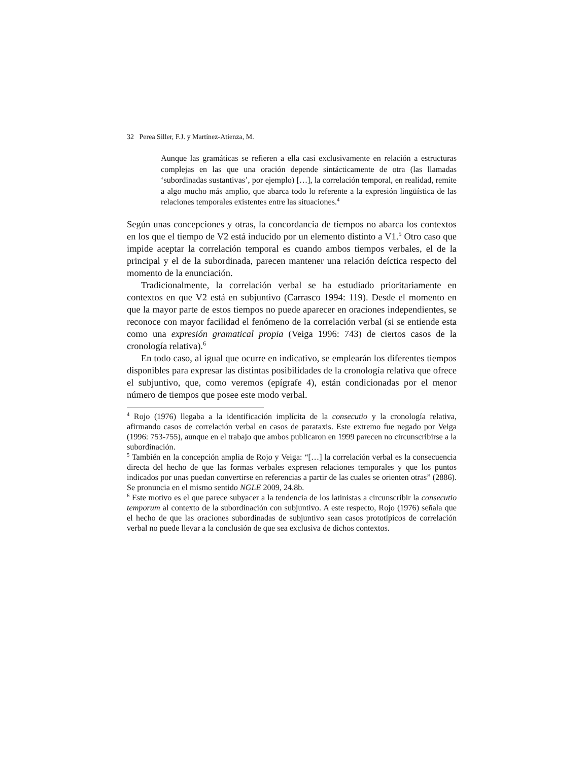32 Perea Siller, F.J. y Martínez-Atienza, M.
Aunque las gramáticas se refieren a ella casi exclusivamente en relación a estructuras complejas en las que una oración depende sintácticamente de otra (las llamadas ‘subordinadas sustantivas’, por ejemplo) […], la correlación temporal, en realidad, remite a algo mucho más amplio, que abarca todo lo referente a la expresión lingüística de las relaciones temporales existentes entre las situaciones.<sup>4</sup>
Según unas concepciones y otras, la concordancia de tiempos no abarca los contextos en los que el tiempo de V2 está inducido por un elemento distinto a V1.<sup>5</sup> Otro caso que impide aceptar la correlación temporal es cuando ambos tiempos verbales, el de la principal y el de la subordinada, parecen mantener una relación deíctica respecto del momento de la enunciación.
Tradicionalmente, la correlación verbal se ha estudiado prioritariamente en contextos en que V2 está en subjuntivo (Carrasco 1994: 119). Desde el momento en que la mayor parte de estos tiempos no puede aparecer en oraciones independientes, se reconoce con mayor facilidad el fenómeno de la correlación verbal (si se entiende esta como una expresión gramatical propia (Veiga 1996: 743) de ciertos casos de la cronología relativa).<sup>6</sup>
En todo caso, al igual que ocurre en indicativo, se emplearán los diferentes tiempos disponibles para expresar las distintas posibilidades de la cronología relativa que ofrece el subjuntivo, que, como veremos (epígrafe 4), están condicionadas por el menor número de tiempos que posee este modo verbal.
<sup>4</sup> Rojo (1976) llegaba a la identificación implícita de la consecutio y la cronología relativa, afirmando casos de correlación verbal en casos de parataxis. Este extremo fue negado por Veiga (1996: 753-755), aunque en el trabajo que ambos publicaron en 1999 parecen no circunscribirse a la subordinación.
<sup>5</sup> También en la concepción amplia de Rojo y Veiga: “[…] la correlación verbal es la consecuencia directa del hecho de que las formas verbales expresen relaciones temporales y que los puntos indicados por unas puedan convertirse en referencias a partir de las cuales se orienten otras” (2886). Se pronuncia en el mismo sentido NGLE 2009, 24.8b.
<sup>6</sup> Este motivo es el que parece subyacer a la tendencia de los latinistas a circunscribir la consecutio temporum al contexto de la subordinación con subjuntivo. A este respecto, Rojo (1976) señala que el hecho de que las oraciones subordinadas de subjuntivo sean casos prototípicos de correlación verbal no puede llevar a la conclusión de que sea exclusiva de dichos contextos.